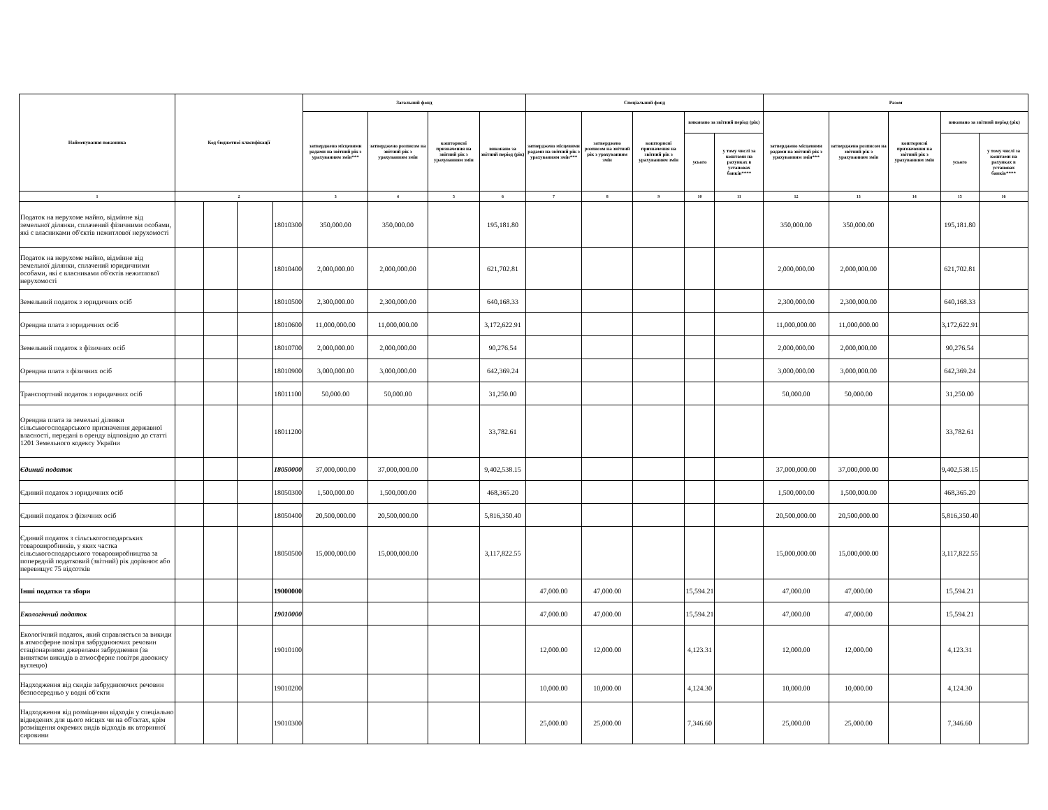| Найменування показника | Код бюджетної класифікації | | | | Загальний фонд | | | | Спеціальний фонд | | | | | Разом | | | | |
| --- | --- | --- | --- | --- | --- | --- | --- | --- | --- | --- | --- | --- | --- | --- | --- | --- | --- | --- |
| | | | | | затверджено місцевими радами на звітний рік з урахуванням змін*** | затверджено розписом на звітний рік з урахуванням змін | кошторисні призначення на звітний рік з урахуванням змін | виконано за звітний період (рік) | затверджено місцевими радами на звітний рік з урахуванням змін*** | затверджено розписом на звітний рік з урахуванням змін | кошторисні призначення на звітний рік з урахуванням змін | виконано за звітний період (рік) | | затверджено місцевими радами на звітний рік з урахуванням змін*** | затверджено розписом на звітний рік з урахуванням змін | кошторисні призначення на звітний рік з урахуванням змін | виконано за звітний період (рік) | |
| | | | | | | | | | | | | усього | у тому числі за коштами на рахунках в установах банків**** | | | | усього | у тому числі за коштами на рахунках в установах банків**** |
| 1 | 2 | | | | 3 | 4 | 5 | 6 | 7 | 8 | 9 | 10 | 11 | 12 | 13 | 14 | 15 | 16 |
| Податок на нерухоме майно, відмінне від земельної ділянки, сплачений фізичними особами, які є власниками об'єктів нежитлової нерухомості | | | | 18010300 | 350,000.00 | 350,000.00 | | 195,181.80 | | | | | | 350,000.00 | 350,000.00 | | 195,181.80 | |
| Податок на нерухоме майно, відмінне від земельної ділянки, сплачений юридичними особами, які є власниками об'єктів нежитлової нерухомості | | | | 18010400 | 2,000,000.00 | 2,000,000.00 | | 621,702.81 | | | | | | 2,000,000.00 | 2,000,000.00 | | 621,702.81 | |
| Земельний податок з юридичних осіб | | | | 18010500 | 2,300,000.00 | 2,300,000.00 | | 640,168.33 | | | | | | 2,300,000.00 | 2,300,000.00 | | 640,168.33 | |
| Орендна плата з юридичних осіб | | | | 18010600 | 11,000,000.00 | 11,000,000.00 | | 3,172,622.91 | | | | | | 11,000,000.00 | 11,000,000.00 | | 3,172,622.91 | |
| Земельний податок з фізичних осіб | | | | 18010700 | 2,000,000.00 | 2,000,000.00 | | 90,276.54 | | | | | | 2,000,000.00 | 2,000,000.00 | | 90,276.54 | |
| Орендна плата з фізичних осіб | | | | 18010900 | 3,000,000.00 | 3,000,000.00 | | 642,369.24 | | | | | | 3,000,000.00 | 3,000,000.00 | | 642,369.24 | |
| Транспортний податок з юридичних осіб | | | | 18011100 | 50,000.00 | 50,000.00 | | 31,250.00 | | | | | | 50,000.00 | 50,000.00 | | 31,250.00 | |
| Орендна плата за земельні ділянки сільськогосподарського призначення державної власності, передані в оренду відповідно до статті 1201 Земельного кодексу України | | | | 18011200 | | | | 33,782.61 | | | | | | | | | 33,782.61 | |
| Єдиний податок | | | | 18050000 | 37,000,000.00 | 37,000,000.00 | | 9,402,538.15 | | | | | | 37,000,000.00 | 37,000,000.00 | | 9,402,538.15 | |
| Єдиний податок з юридичних осіб | | | | 18050300 | 1,500,000.00 | 1,500,000.00 | | 468,365.20 | | | | | | 1,500,000.00 | 1,500,000.00 | | 468,365.20 | |
| Єдиний податок з фізичних осіб | | | | 18050400 | 20,500,000.00 | 20,500,000.00 | | 5,816,350.40 | | | | | | 20,500,000.00 | 20,500,000.00 | | 5,816,350.40 | |
| Єдиний податок з сільськогосподарських товаровиробників, у яких частка сільськогосподарського товаровиробництва за попередній податковий (звітний) рік дорівнює або перевищує 75 відсотків | | | | 18050500 | 15,000,000.00 | 15,000,000.00 | | 3,117,822.55 | | | | | | 15,000,000.00 | 15,000,000.00 | | 3,117,822.55 | |
| Інші податки та збори | | | | 19000000 | | | | | 47,000.00 | 47,000.00 | | 15,594.21 | | 47,000.00 | 47,000.00 | | 15,594.21 | |
| Екологічний податок | | | | 19010000 | | | | | 47,000.00 | 47,000.00 | | 15,594.21 | | 47,000.00 | 47,000.00 | | 15,594.21 | |
| Екологічний податок, який справляється за викиди в атмосферне повітря забруднюючих речовин стаціонарними джерелами забруднення (за винятком викидів в атмосферне повітря двоокису вуглецю) | | | | 19010100 | | | | | 12,000.00 | 12,000.00 | | 4,123.31 | | 12,000.00 | 12,000.00 | | 4,123.31 | |
| Надходження від скидів забруднюючих речовин безпосередньо у водні об'єкти | | | | 19010200 | | | | | 10,000.00 | 10,000.00 | | 4,124.30 | | 10,000.00 | 10,000.00 | | 4,124.30 | |
| Надходження від розміщення відходів у спеціально відведених для цього місцях чи на об'єктах, крім розміщення окремих видів відходів як вторинної сировини | | | | 19010300 | | | | | 25,000.00 | 25,000.00 | | 7,346.60 | | 25,000.00 | 25,000.00 | | 7,346.60 | |